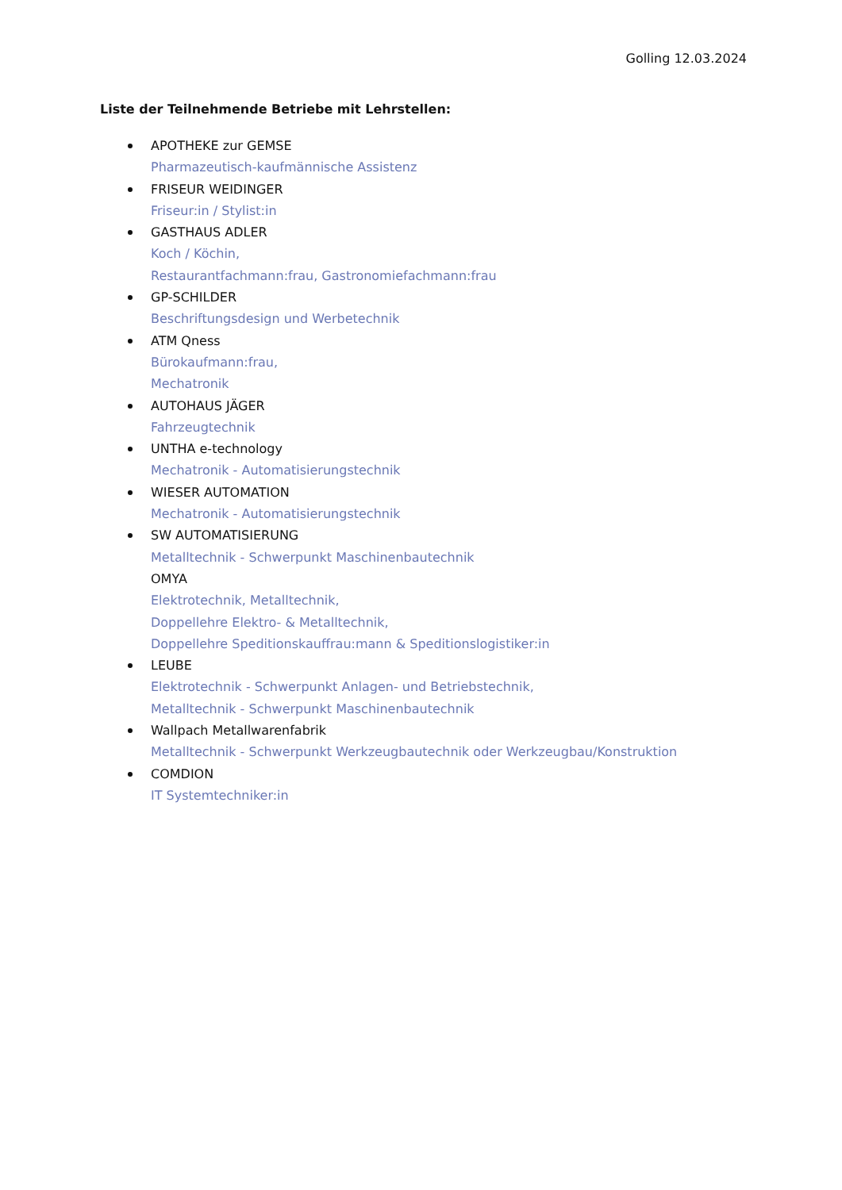Golling 12.03.2024
Liste der Teilnehmende Betriebe mit Lehrstellen:
APOTHEKE zur GEMSE
Pharmazeutisch-kaufmännische Assistenz
FRISEUR WEIDINGER
Friseur:in / Stylist:in
GASTHAUS ADLER
Koch / Köchin,
Restaurantfachmann:frau, Gastronomiefachmann:frau
GP-SCHILDER
Beschriftungsdesign und Werbetechnik
ATM Qness
Bürokaufmann:frau,
Mechatronik
AUTOHAUS JÄGER
Fahrzeugtechnik
UNTHA e-technology
Mechatronik - Automatisierungstechnik
WIESER AUTOMATION
Mechatronik - Automatisierungstechnik
SW AUTOMATISIERUNG
Metalltechnik - Schwerpunkt Maschinenbautechnik
OMYA
Elektrotechnik, Metalltechnik,
Doppellehre Elektro- & Metalltechnik,
Doppellehre Speditionskauffrau:mann & Speditionslogistiker:in
LEUBE
Elektrotechnik - Schwerpunkt Anlagen- und Betriebstechnik,
Metalltechnik - Schwerpunkt Maschinenbautechnik
Wallpach Metallwarenfabrik
Metalltechnik - Schwerpunkt Werkzeugbautechnik oder Werkzeugbau/Konstruktion
COMDION
IT Systemtechniker:in